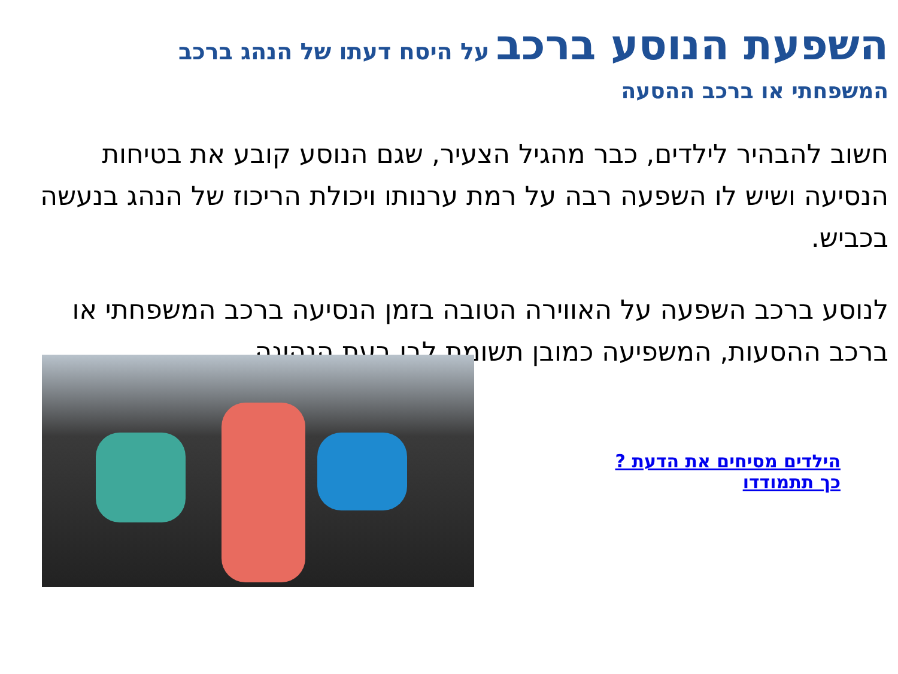השפעת הנוסע ברכב על היסח דעתו של הנהג ברכב
המשפחתי או ברכב ההסעה
חשוב להבהיר לילדים, כבר מהגיל הצעיר, שגם הנוסע קובע את בטיחות הנסיעה ושיש לו השפעה רבה על רמת ערנותו ויכולת הריכוז של הנהג בנעשה בכביש.
לנוסע ברכב השפעה על האווירה הטובה בזמן הנסיעה ברכב המשפחתי או ברכב ההסעות, המשפיעה כמובן תשומת לבו בעת הנהיגה.
הילדים מסיחים את הדעת ?
כך תתמודדו